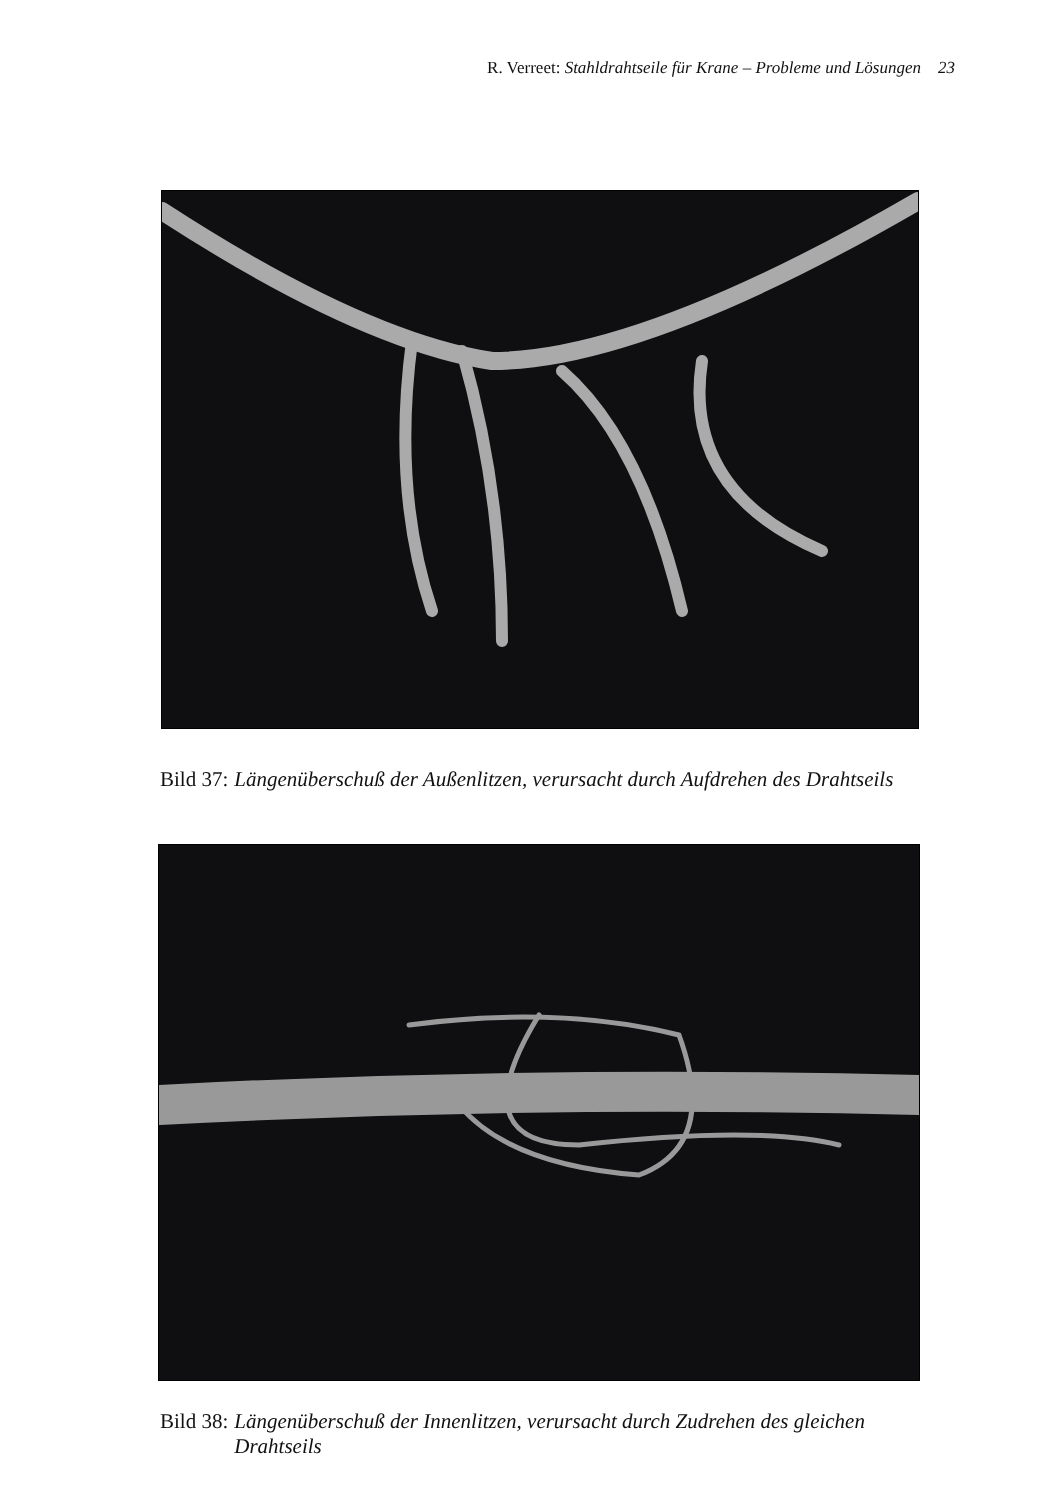R. Verreet: Stahldrahtseile für Krane – Probleme und Lösungen 23
Bild 37: Längenüberschuß der Außenlitzen, verursacht durch Aufdrehen des Drahtseils
Bild 38: Längenüberschuß der Innenlitzen, verursacht durch Zudrehen des gleichen Drahtseils